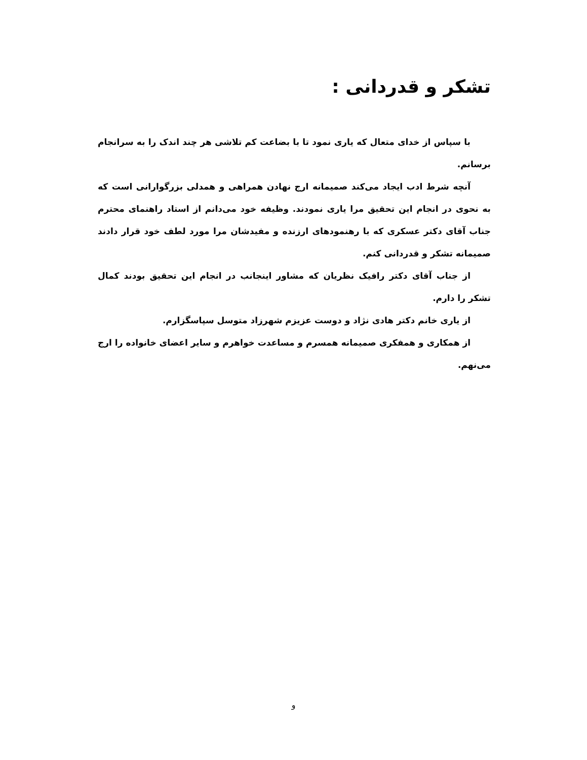تشکر و قدردانی :
با سپاس از خدای متعال که یاری نمود تا با بضاعت کم تلاشی هر چند اندک را به سرانجام برسانم.
آنچه شرط ادب ایجاد می‌کند صمیمانه ارج نهادن همراهی و همدلی بزرگوارانی است که به نحوی در انجام این تحقیق مرا یاری نمودند. وظیفه خود می‌دانم از استاد راهنمای محترم جناب آقای دکتر عسکری که با رهنمودهای ارزنده و مفیدشان مرا مورد لطف خود قرار دادند صمیمانه تشکر و قدردانی کنم.
از جناب آقای دکتر رافیک نظریان که مشاور اینجانب در انجام این تحقیق بودند کمال تشکر را دارم.
از یاری خانم دکتر هادی نژاد و دوست عزیزم شهرزاد متوسل سپاسگزارم.
از همکاری و همفکری صمیمانه همسرم و مساعدت خواهرم و سایر اعضای خانواده را ارج می‌نهم.
و